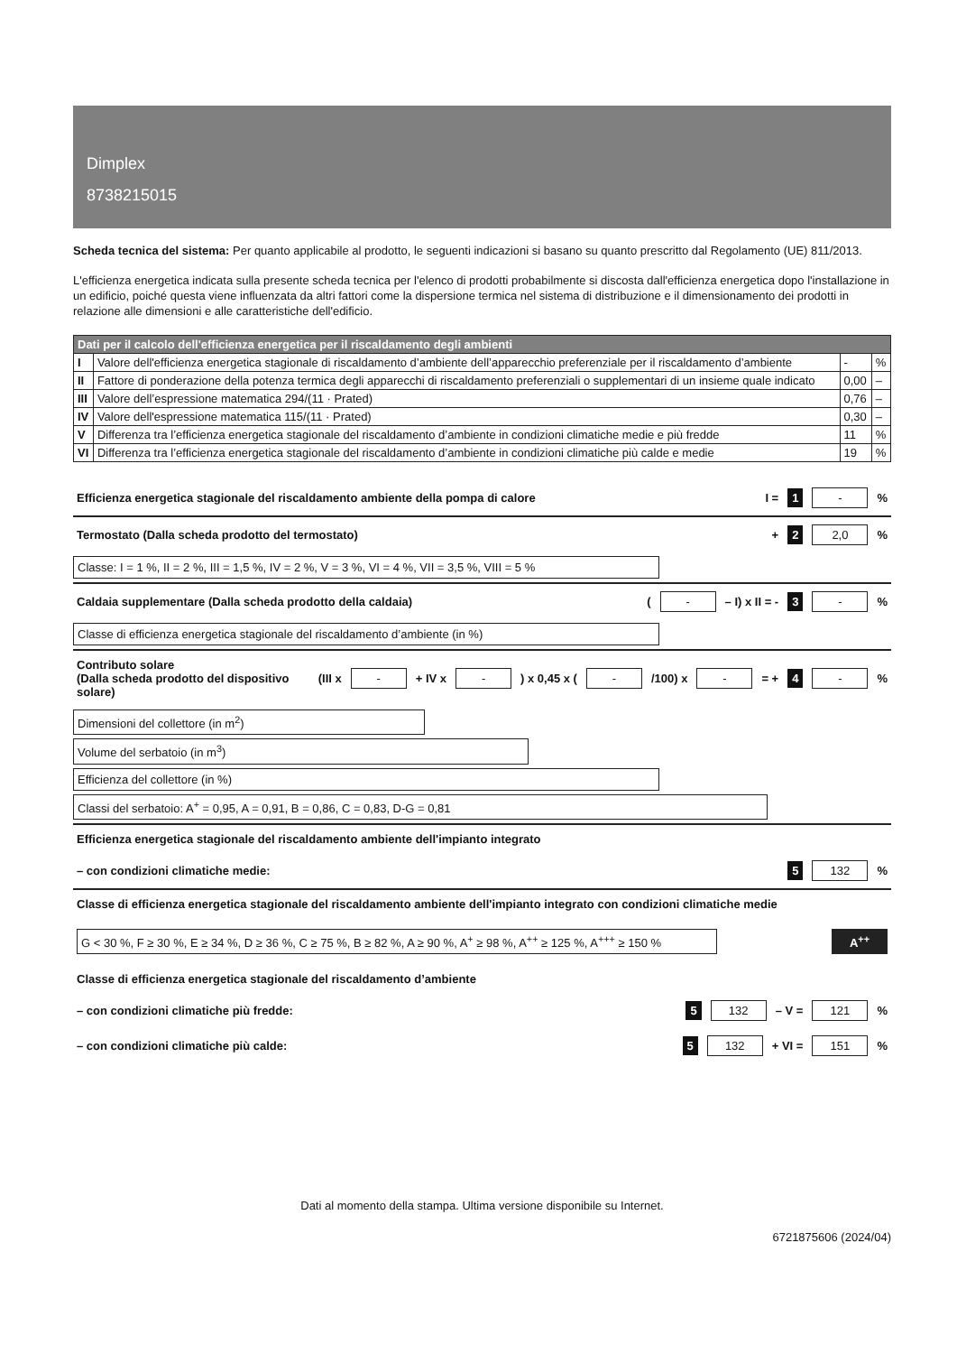Dimplex
8738215015
Scheda tecnica del sistema: Per quanto applicabile al prodotto, le seguenti indicazioni si basano su quanto prescritto dal Regolamento (UE) 811/2013.
L'efficienza energetica indicata sulla presente scheda tecnica per l'elenco di prodotti probabilmente si discosta dall'efficienza energetica dopo l'installazione in un edificio, poiché questa viene influenzata da altri fattori come la dispersione termica nel sistema di distribuzione e il dimensionamento dei prodotti in relazione alle dimensioni e alle caratteristiche dell'edificio.
| Dati per il calcolo dell'efficienza energetica per il riscaldamento degli ambienti | | | |
| --- | --- | --- | --- |
| I | Valore dell'efficienza energetica stagionale di riscaldamento d’ambiente dell’apparecchio preferenziale per il riscaldamento d’ambiente | - | % |
| II | Fattore di ponderazione della potenza termica degli apparecchi di riscaldamento preferenziali o supplementari di un insieme quale indicato | 0,00 | – |
| III | Valore dell’espressione matematica 294/(11 · Prated) | 0,76 | – |
| IV | Valore dell'espressione matematica 115/(11 · Prated) | 0,30 | – |
| V | Differenza tra l’efficienza energetica stagionale del riscaldamento d’ambiente in condizioni climatiche medie e più fredde | 11 | % |
| VI | Differenza tra l’efficienza energetica stagionale del riscaldamento d’ambiente in condizioni climatiche più calde e medie | 19 | % |
Efficienza energetica stagionale del riscaldamento ambiente della pompa di calore I = 1 - %
Termostato (Dalla scheda prodotto del termostato) + 2 2,0 %
Classe: I = 1 %, II = 2 %, III = 1,5 %, IV = 2 %, V = 3 %, VI = 4 %, VII = 3,5 %, VIII = 5 %
Caldaia supplementare (Dalla scheda prodotto della caldaia) ( - – I) x II = - 3 - %
Classe di efficienza energetica stagionale del riscaldamento d’ambiente (in %)
Contributo solare
(Dalla scheda prodotto del dispositivo solare) (III x - + IV x - ) x 0,45 x ( - /100) x - = + 4 - %
Dimensioni del collettore (in m<sup>2</sup>)
Volume del serbatoio (in m<sup>3</sup>)
Efficienza del collettore (in %)
Classi del serbatoio: A<sup>+</sup> = 0,95, A = 0,91, B = 0,86, C = 0,83, D-G = 0,81
Efficienza energetica stagionale del riscaldamento ambiente dell'impianto integrato
– con condizioni climatiche medie: 5 132 %
Classe di efficienza energetica stagionale del riscaldamento ambiente dell'impianto integrato con condizioni climatiche medie
G < 30 %, F ≥ 30 %, E ≥ 34 %, D ≥ 36 %, C ≥ 75 %, B ≥ 82 %, A ≥ 90 %, A<sup>+</sup> ≥ 98 %, A<sup>++</sup> ≥ 125 %, A<sup>+++</sup> ≥ 150 % A<sup>++</sup>
Classe di efficienza energetica stagionale del riscaldamento d’ambiente
– con condizioni climatiche più fredde: 5 132 – V = 121 %
– con condizioni climatiche più calde: 5 132 + VI = 151 %
Dati al momento della stampa. Ultima versione disponibile su Internet.
6721875606 (2024/04)